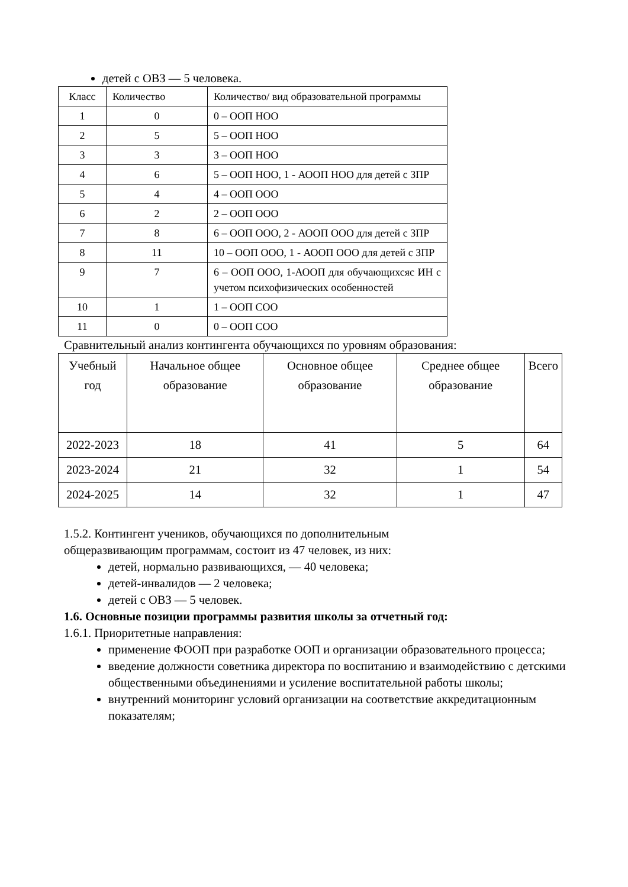детей с ОВЗ — 5 человека.
| Класс | Количество | Количество/ вид образовательной программы |
| --- | --- | --- |
| 1 | 0 | 0 – ООП НОО |
| 2 | 5 | 5 – ООП НОО |
| 3 | 3 | 3 – ООП НОО |
| 4 | 6 | 5 – ООП НОО, 1 - АООП НОО для детей с ЗПР |
| 5 | 4 | 4 – ООП ООО |
| 6 | 2 | 2 – ООП ООО |
| 7 | 8 | 6 – ООП ООО, 2 - АООП ООО для детей с ЗПР |
| 8 | 11 | 10 – ООП ООО, 1 - АООП ООО для детей с ЗПР |
| 9 | 7 | 6 – ООП ООО, 1-АООП для обучающихсяс ИН с учетом психофизических особенностей |
| 10 | 1 | 1 – ООП СОО |
| 11 | 0 | 0 – ООП СОО |
Сравнительный анализ контингента обучающихся по уровням образования:
| Учебный год | Начальное общее образование | Основное общее образование | Среднее общее образование | Всего |
| --- | --- | --- | --- | --- |
| 2022-2023 | 18 | 41 | 5 | 64 |
| 2023-2024 | 21 | 32 | 1 | 54 |
| 2024-2025 | 14 | 32 | 1 | 47 |
1.5.2. Контингент учеников, обучающихся по дополнительным
общеразвивающим программам, состоит из 47 человек, из них:
детей, нормально развивающихся, — 40 человека;
детей-инвалидов — 2 человека;
детей с ОВЗ — 5 человек.
1.6. Основные позиции программы развития школы за отчетный год:
1.6.1. Приоритетные направления:
применение ФООП при разработке ООП и организации образовательного процесса;
введение должности советника директора по воспитанию и взаимодействию с детскими общественными объединениями и усиление воспитательной работы школы;
внутренний мониторинг условий организации на соответствие аккредитационным показателям;